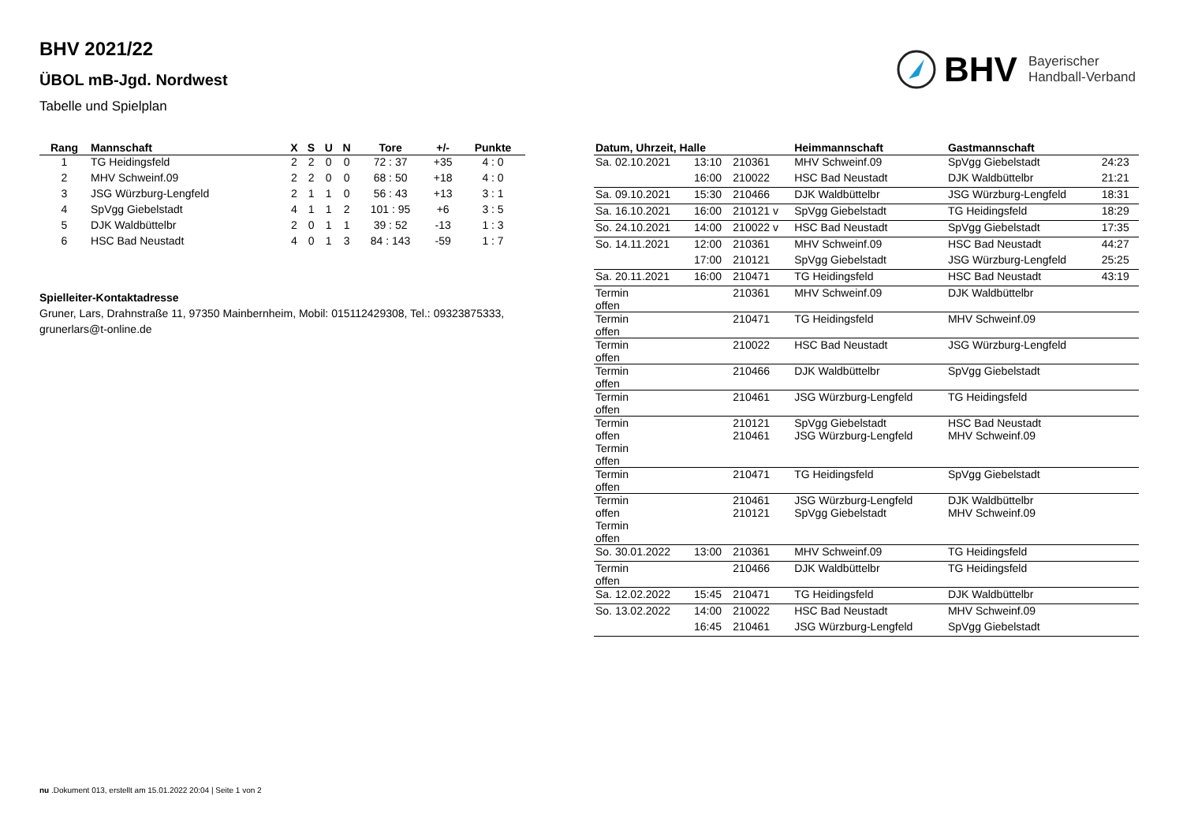BHV 2021/22
ÜBOL mB-Jgd. Nordwest
Tabelle und Spielplan
BHV Bayerischer
Handball-Verband
| Rang | Mannschaft | X | S | U | N | Tore | +/- | Punkte |
| --- | --- | --- | --- | --- | --- | --- | --- | --- |
| 1 | TG Heidingsfeld | 2 | 2 | 0 | 0 | 72 : 37 | +35 | 4 : 0 |
| 2 | MHV Schweinf.09 | 2 | 2 | 0 | 0 | 68 : 50 | +18 | 4 : 0 |
| 3 | JSG Würzburg-Lengfeld | 2 | 1 | 1 | 0 | 56 : 43 | +13 | 3 : 1 |
| 4 | SpVgg Giebelstadt | 4 | 1 | 1 | 2 | 101 : 95 | +6 | 3 : 5 |
| 5 | DJK Waldbüttelbr | 2 | 0 | 1 | 1 | 39 : 52 | -13 | 1 : 3 |
| 6 | HSC Bad Neustadt | 4 | 0 | 1 | 3 | 84 : 143 | -59 | 1 : 7 |
Spielleiter-Kontaktadresse
Gruner, Lars, Drahnstraße 11, 97350 Mainbernheim, Mobil: 015112429308, Tel.: 09323875333, grunerlars@t-online.de
| Datum, Uhrzeit, Halle | | | Heimmannschaft | Gastmannschaft | |
| --- | --- | --- | --- | --- | --- |
| Sa. 02.10.2021 | 13:10 | 210361 | MHV Schweinf.09 | SpVgg Giebelstadt | 24:23 |
| | 16:00 | 210022 | HSC Bad Neustadt | DJK Waldbüttelbr | 21:21 |
| Sa. 09.10.2021 | 15:30 | 210466 | DJK Waldbüttelbr | JSG Würzburg-Lengfeld | 18:31 |
| Sa. 16.10.2021 | 16:00 | 210121 v | SpVgg Giebelstadt | TG Heidingsfeld | 18:29 |
| So. 24.10.2021 | 14:00 | 210022 v | HSC Bad Neustadt | SpVgg Giebelstadt | 17:35 |
| So. 14.11.2021 | 12:00 | 210361 | MHV Schweinf.09 | HSC Bad Neustadt | 44:27 |
| | 17:00 | 210121 | SpVgg Giebelstadt | JSG Würzburg-Lengfeld | 25:25 |
| Sa. 20.11.2021 | 16:00 | 210471 | TG Heidingsfeld | HSC Bad Neustadt | 43:19 |
| Termin offen | | 210361 | MHV Schweinf.09 | DJK Waldbüttelbr | |
| Termin offen | | 210471 | TG Heidingsfeld | MHV Schweinf.09 | |
| Termin offen | | 210022 | HSC Bad Neustadt | JSG Würzburg-Lengfeld | |
| Termin offen | | 210466 | DJK Waldbüttelbr | SpVgg Giebelstadt | |
| Termin offen | | 210461 | JSG Würzburg-Lengfeld | TG Heidingsfeld | |
| Termin offen Termin offen | | 210121 210461 | SpVgg Giebelstadt JSG Würzburg-Lengfeld | HSC Bad Neustadt MHV Schweinf.09 | |
| Termin offen | | 210471 | TG Heidingsfeld | SpVgg Giebelstadt | |
| Termin offen Termin offen | | 210461 210121 | JSG Würzburg-Lengfeld SpVgg Giebelstadt | DJK Waldbüttelbr MHV Schweinf.09 | |
| So. 30.01.2022 | 13:00 | 210361 | MHV Schweinf.09 | TG Heidingsfeld | |
| Termin offen | | 210466 | DJK Waldbüttelbr | TG Heidingsfeld | |
| Sa. 12.02.2022 | 15:45 | 210471 | TG Heidingsfeld | DJK Waldbüttelbr | |
| So. 13.02.2022 | 14:00 | 210022 | HSC Bad Neustadt | MHV Schweinf.09 | |
| | 16:45 | 210461 | JSG Würzburg-Lengfeld | SpVgg Giebelstadt | |
nu .Dokument 013, erstellt am 15.01.2022 20:04 | Seite 1 von 2